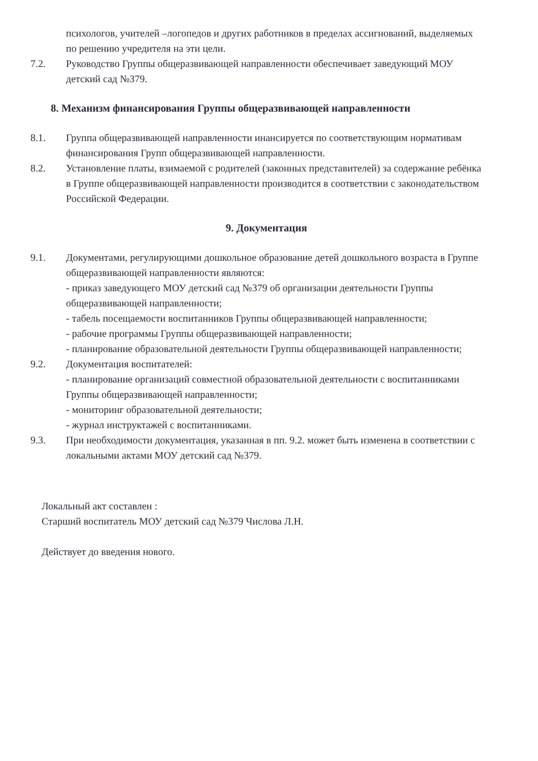психологов, учителей –логопедов и других работников в пределах ассигнований, выделяемых по решению учредителя на эти цели.
7.2. Руководство Группы общеразвивающей направленности обеспечивает заведующий МОУ детский сад №379.
8. Механизм финансирования Группы общеразвивающей направленности
8.1. Группа общеразвивающей направленности инансируется по соответствующим нормативам финансирования Групп общеразвивающей направленности.
8.2. Установление платы, взимаемой с родителей (законных представителей) за содержание ребёнка в Группе общеразвивающей направленности производится в соответствии с законодательством Российской Федерации.
9. Документация
9.1. Документами, регулирующими дошкольное образование детей дошкольного возраста в Группе общеразвивающей направленности являются:
- приказ заведующего МОУ детский сад №379 об организации деятельности Группы общеразвивающей направленности;
- табель посещаемости воспитанников Группы общеразвивающей направленности;
- рабочие программы Группы общеразвивающей направленности;
- планирование образовательной деятельности Группы общеразвивающей направленности;
9.2. Документация воспитателей:
- планирование организаций совместной образовательной деятельности с воспитанниками Группы общеразвивающей направленности;
- мониторинг образовательной деятельности;
- журнал инструктажей с воспитанниками.
9.3. При необходимости документация, указанная в пп. 9.2. может быть изменена в соответствии с локальными актами МОУ детский сад №379.
Локальный акт составлен :
Старший воспитатель МОУ детский сад №379 Числова Л.Н.
Действует до введения нового.